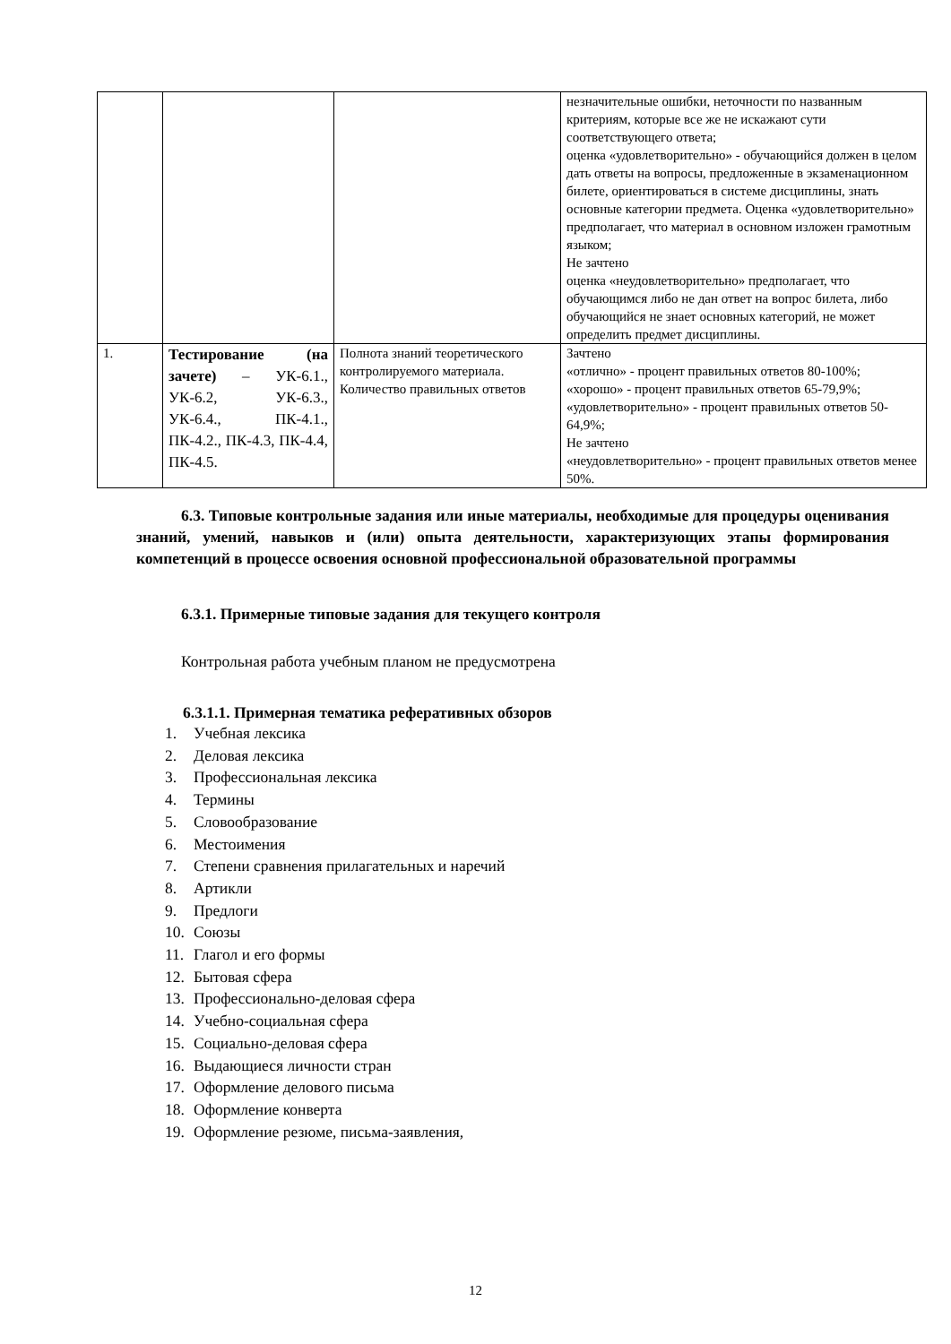| | | | незначительные ошибки, неточности по названным критериям, которые все же не искажают сути соответствующего ответа; оценка «удовлетворительно» - обучающийся должен в целом дать ответы на вопросы, предложенные в экзаменационном билете, ориентироваться в системе дисциплины, знать основные категории предмета. Оценка «удовлетворительно» предполагает, что материал в основном изложен грамотным языком; Не зачтено оценка «неудовлетворительно» предполагает, что обучающимся либо не дан ответ на вопрос билета, либо обучающийся не знает основных категорий, не может определить предмет дисциплины. |
| 1. | Тестирование (на зачете) – УК-6.1., УК-6.2, УК-6.3., УК-6.4., ПК-4.1., ПК-4.2., ПК-4.3, ПК-4.4, ПК-4.5. | Полнота знаний теоретического контролируемого материала. Количество правильных ответов | Зачтено «отлично» - процент правильных ответов 80-100%; «хорошо» - процент правильных ответов 65-79,9%; «удовлетворительно» - процент правильных ответов 50-64,9%; Не зачтено «неудовлетворительно» - процент правильных ответов менее 50%. |
6.3. Типовые контрольные задания или иные материалы, необходимые для процедуры оценивания знаний, умений, навыков и (или) опыта деятельности, характеризующих этапы формирования компетенций в процессе освоения основной профессиональной образовательной программы
6.3.1. Примерные типовые задания для текущего контроля
Контрольная работа учебным планом не предусмотрена
6.3.1.1. Примерная тематика реферативных обзоров
1. Учебная лексика
2. Деловая лексика
3. Профессиональная лексика
4. Термины
5. Словообразование
6. Местоимения
7. Степени сравнения прилагательных и наречий
8. Артикли
9. Предлоги
10. Союзы
11. Глагол и его формы
12. Бытовая сфера
13. Профессионально-деловая сфера
14. Учебно-социальная сфера
15. Социально-деловая сфера
16. Выдающиеся личности стран
17. Оформление делового письма
18. Оформление конверта
19. Оформление резюме, письма-заявления,
12